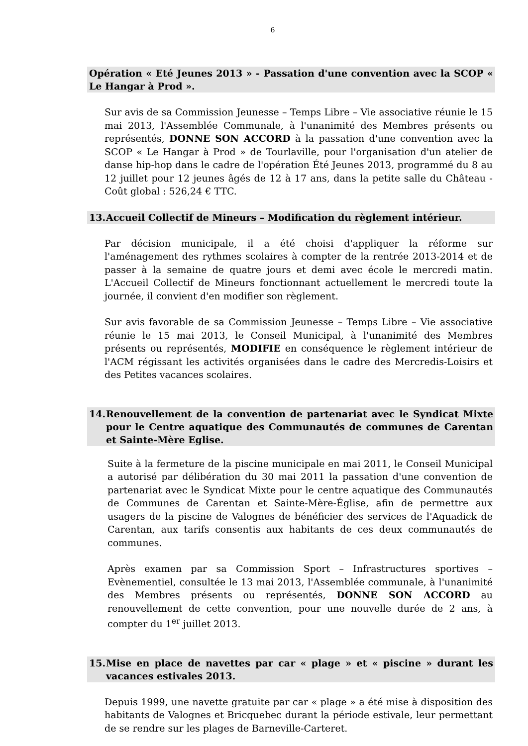6
Opération « Eté Jeunes 2013 » - Passation d'une convention avec la SCOP « Le Hangar à Prod ».
Sur avis de sa Commission Jeunesse – Temps Libre – Vie associative réunie le 15 mai 2013, l'Assemblée Communale, à l'unanimité des Membres présents ou représentés, DONNE SON ACCORD à la passation d'une convention avec la SCOP « Le Hangar à Prod » de Tourlaville, pour l'organisation d'un atelier de danse hip-hop dans le cadre de l'opération Été Jeunes 2013, programmé du 8 au 12 juillet pour 12 jeunes âgés de 12 à 17 ans, dans la petite salle du Château - Coût global : 526,24 € TTC.
13. Accueil Collectif de Mineurs – Modification du règlement intérieur.
Par décision municipale, il a été choisi d'appliquer la réforme sur l'aménagement des rythmes scolaires à compter de la rentrée 2013-2014 et de passer à la semaine de quatre jours et demi avec école le mercredi matin. L'Accueil Collectif de Mineurs fonctionnant actuellement le mercredi toute la journée, il convient d'en modifier son règlement.
Sur avis favorable de sa Commission Jeunesse – Temps Libre – Vie associative réunie le 15 mai 2013, le Conseil Municipal, à l'unanimité des Membres présents ou représentés, MODIFIE en conséquence le règlement intérieur de l'ACM régissant les activités organisées dans le cadre des Mercredis-Loisirs et des Petites vacances scolaires.
14. Renouvellement de la convention de partenariat avec le Syndicat Mixte pour le Centre aquatique des Communautés de communes de Carentan et Sainte-Mère Eglise.
Suite à la fermeture de la piscine municipale en mai 2011, le Conseil Municipal a autorisé par délibération du 30 mai 2011 la passation d'une convention de partenariat avec le Syndicat Mixte pour le centre aquatique des Communautés de Communes de Carentan et Sainte-Mère-Église, afin de permettre aux usagers de la piscine de Valognes de bénéficier des services de l'Aquadick de Carentan, aux tarifs consentis aux habitants de ces deux communautés de communes.
Après examen par sa Commission Sport – Infrastructures sportives – Evènementiel, consultée le 13 mai 2013, l'Assemblée communale, à l'unanimité des Membres présents ou représentés, DONNE SON ACCORD au renouvellement de cette convention, pour une nouvelle durée de 2 ans, à compter du 1<sup>er</sup> juillet 2013.
15. Mise en place de navettes par car « plage » et « piscine » durant les vacances estivales 2013.
Depuis 1999, une navette gratuite par car « plage » a été mise à disposition des habitants de Valognes et Bricquebec durant la période estivale, leur permettant de se rendre sur les plages de Barneville-Carteret.